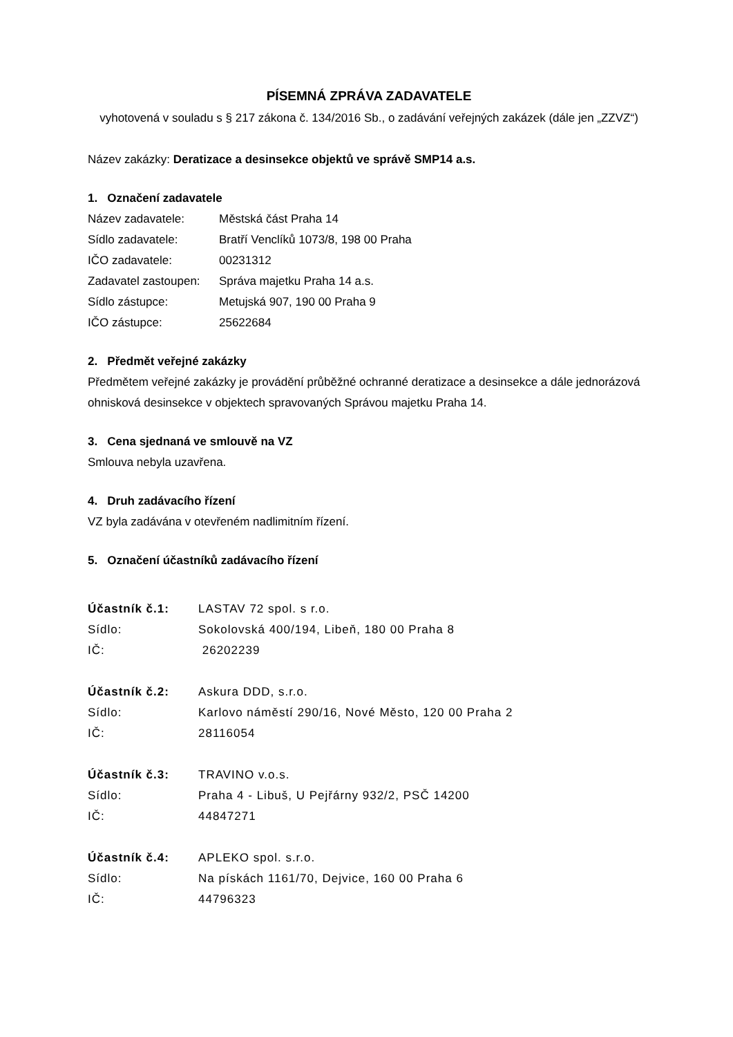PÍSEMNÁ ZPRÁVA ZADAVATELE
vyhotovená v souladu s § 217 zákona č. 134/2016 Sb., o zadávání veřejných zakázek (dále jen „ZZVZ“)
Název zakázky: Deratizace a desinsekce objektů ve správě SMP14 a.s.
1. Označení zadavatele
Název zadavatele: Městská část Praha 14
Sídlo zadavatele: Bratří Venclíků 1073/8, 198 00 Praha
IČO zadavatele: 00231312
Zadavatel zastoupen: Správa majetku Praha 14 a.s.
Sídlo zástupce: Metujská 907, 190 00 Praha 9
IČO zástupce: 25622684
2. Předmět veřejné zakázky
Předmětem veřejné zakázky je provádění průběžné ochranné deratizace a desinsekce a dále jednorázová ohnisková desinsekce v objektech spravovaných Správou majetku Praha 14.
3. Cena sjednaná ve smlouvě na VZ
Smlouva nebyla uzavřena.
4. Druh zadávacího řízení
VZ byla zadávána v otevřeném nadlimitním řízení.
5. Označení účastníků zadávacího řízení
Účastník č.1: LASTAV 72 spol. s r.o.
Sídlo: Sokolovská 400/194, Libeň, 180 00 Praha 8
IČ: 26202239
Účastník č.2: Askura DDD, s.r.o.
Sídlo: Karlovo náměstí 290/16, Nové Město, 120 00 Praha 2
IČ: 28116054
Účastník č.3: TRAVINO v.o.s.
Sídlo: Praha 4 - Libuš, U Pejřárny 932/2, PSČ 14200
IČ: 44847271
Účastník č.4: APLEKO spol. s.r.o.
Sídlo: Na pískách 1161/70, Dejvice, 160 00 Praha 6
IČ: 44796323